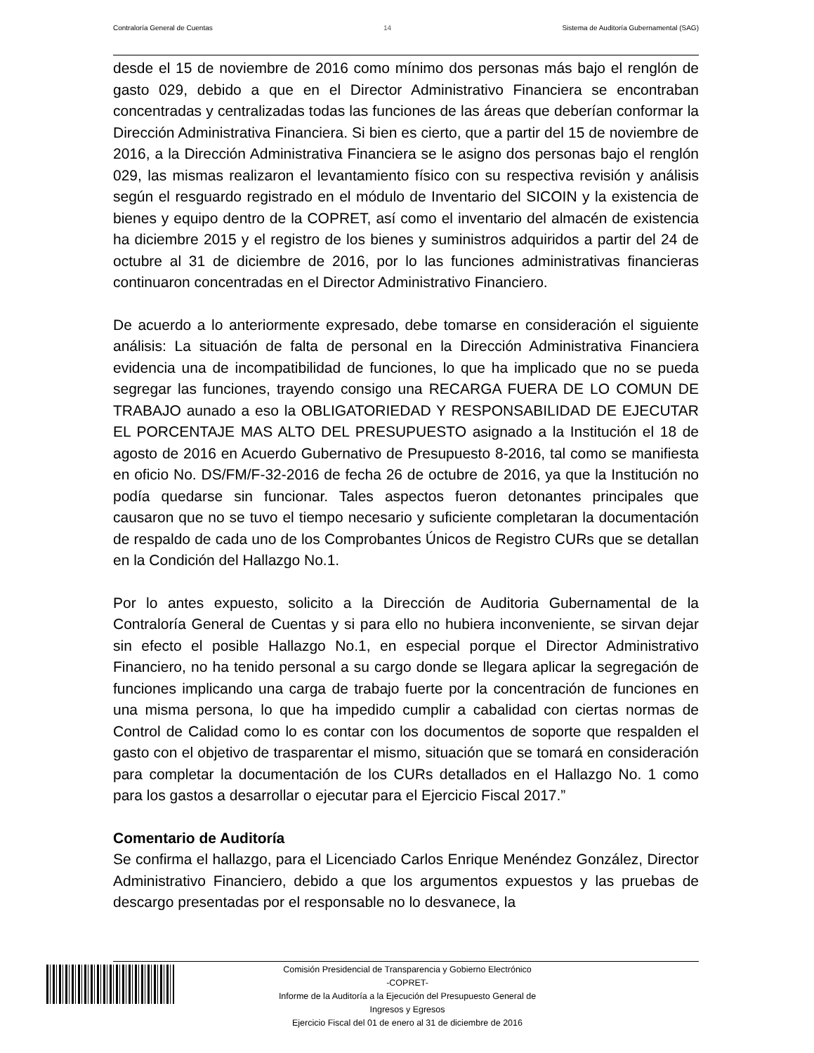Contraloría General de Cuentas 14 Sistema de Auditoría Gubernamental (SAG)
desde el 15 de noviembre de 2016 como mínimo dos personas más bajo el renglón de gasto 029, debido a que en el Director Administrativo Financiera se encontraban concentradas y centralizadas todas las funciones de las áreas que deberían conformar la Dirección Administrativa Financiera. Si bien es cierto, que a partir del 15 de noviembre de 2016, a la Dirección Administrativa Financiera se le asigno dos personas bajo el renglón 029, las mismas realizaron el levantamiento físico con su respectiva revisión y análisis según el resguardo registrado en el módulo de Inventario del SICOIN y la existencia de bienes y equipo dentro de la COPRET, así como el inventario del almacén de existencia ha diciembre 2015 y el registro de los bienes y suministros adquiridos a partir del 24 de octubre al 31 de diciembre de 2016, por lo las funciones administrativas financieras continuaron concentradas en el Director Administrativo Financiero.
De acuerdo a lo anteriormente expresado, debe tomarse en consideración el siguiente análisis: La situación de falta de personal en la Dirección Administrativa Financiera evidencia una de incompatibilidad de funciones, lo que ha implicado que no se pueda segregar las funciones, trayendo consigo una RECARGA FUERA DE LO COMUN DE TRABAJO aunado a eso la OBLIGATORIEDAD Y RESPONSABILIDAD DE EJECUTAR EL PORCENTAJE MAS ALTO DEL PRESUPUESTO asignado a la Institución el 18 de agosto de 2016 en Acuerdo Gubernativo de Presupuesto 8-2016, tal como se manifiesta en oficio No. DS/FM/F-32-2016 de fecha 26 de octubre de 2016, ya que la Institución no podía quedarse sin funcionar. Tales aspectos fueron detonantes principales que causaron que no se tuvo el tiempo necesario y suficiente completaran la documentación de respaldo de cada uno de los Comprobantes Únicos de Registro CURs que se detallan en la Condición del Hallazgo No.1.
Por lo antes expuesto, solicito a la Dirección de Auditoria Gubernamental de la Contraloría General de Cuentas y si para ello no hubiera inconveniente, se sirvan dejar sin efecto el posible Hallazgo No.1, en especial porque el Director Administrativo Financiero, no ha tenido personal a su cargo donde se llegara aplicar la segregación de funciones implicando una carga de trabajo fuerte por la concentración de funciones en una misma persona, lo que ha impedido cumplir a cabalidad con ciertas normas de Control de Calidad como lo es contar con los documentos de soporte que respalden el gasto con el objetivo de trasparentar el mismo, situación que se tomará en consideración para completar la documentación de los CURs detallados en el Hallazgo No. 1 como para los gastos a desarrollar o ejecutar para el Ejercicio Fiscal 2017.”
Comentario de Auditoría
Se confirma el hallazgo, para el Licenciado Carlos Enrique Menéndez González, Director Administrativo Financiero, debido a que los argumentos expuestos y las pruebas de descargo presentadas por el responsable no lo desvanece, la
Comisión Presidencial de Transparencia y Gobierno Electrónico
-COPRET-
Informe de la Auditoría a la Ejecución del Presupuesto General de
Ingresos y Egresos
Ejercicio Fiscal del 01 de enero al 31 de diciembre de 2016